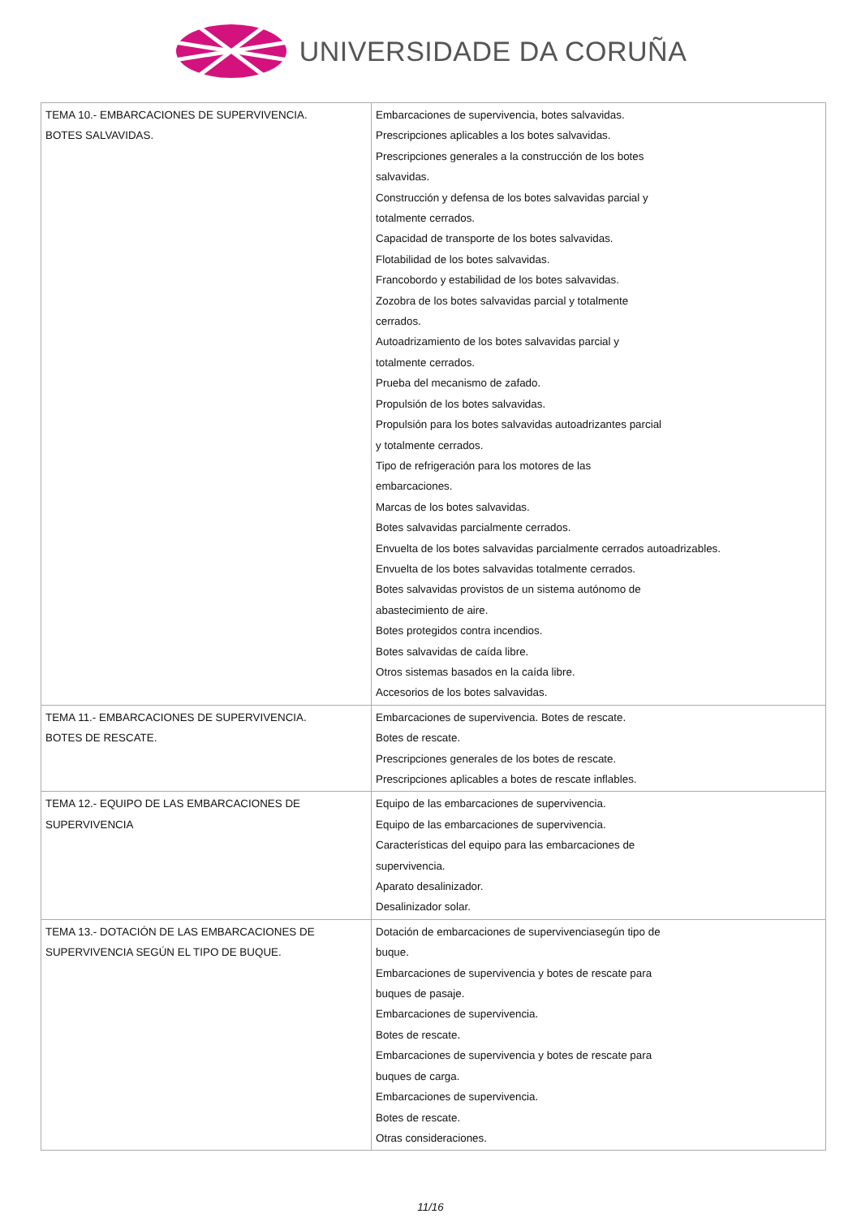UNIVERSIDADE DA CORUÑA
| TEMA 10.- EMBARCACIONES DE SUPERVIVENCIA. BOTES SALVAVIDAS. | Embarcaciones de supervivencia, botes salvavidas. Prescripciones aplicables a los botes salvavidas. Prescripciones generales a la construcción de los botes salvavidas. Construcción y defensa de los botes salvavidas parcial y totalmente cerrados. Capacidad de transporte de los botes salvavidas. Flotabilidad de los botes salvavidas. Francobordo y estabilidad de los botes salvavidas. Zozobra de los botes salvavidas parcial y totalmente cerrados. Autoadrizamiento de los botes salvavidas parcial y totalmente cerrados. Prueba del mecanismo de zafado. Propulsión de los botes salvavidas. Propulsión para los botes salvavidas autoadrizantes parcial y totalmente cerrados. Tipo de refrigeración para los motores de las embarcaciones. Marcas de los botes salvavidas. Botes salvavidas parcialmente cerrados. Envuelta de los botes salvavidas parcialmente cerrados autoadrizables. Envuelta de los botes salvavidas totalmente cerrados. Botes salvavidas provistos de un sistema autónomo de abastecimiento de aire. Botes protegidos contra incendios. Botes salvavidas de caída libre. Otros sistemas basados en la caída libre. Accesorios de los botes salvavidas. |
| TEMA 11.- EMBARCACIONES DE SUPERVIVENCIA. BOTES DE RESCATE. | Embarcaciones de supervivencia. Botes de rescate. Botes de rescate. Prescripciones generales de los botes de rescate. Prescripciones aplicables a botes de rescate inflables. |
| TEMA 12.- EQUIPO DE LAS EMBARCACIONES DE SUPERVIVENCIA | Equipo de las embarcaciones de supervivencia. Equipo de las embarcaciones de supervivencia. Características del equipo para las embarcaciones de supervivencia. Aparato desalinizador. Desalinizador solar. |
| TEMA 13.- DOTACIÓN DE LAS EMBARCACIONES DE SUPERVIVENCIA SEGÚN EL TIPO DE BUQUE. | Dotación de embarcaciones de supervivenciasegún tipo de buque. Embarcaciones de supervivencia y botes de rescate para buques de pasaje. Embarcaciones de supervivencia. Botes de rescate. Embarcaciones de supervivencia y botes de rescate para buques de carga. Embarcaciones de supervivencia. Botes de rescate. Otras consideraciones. |
11/16